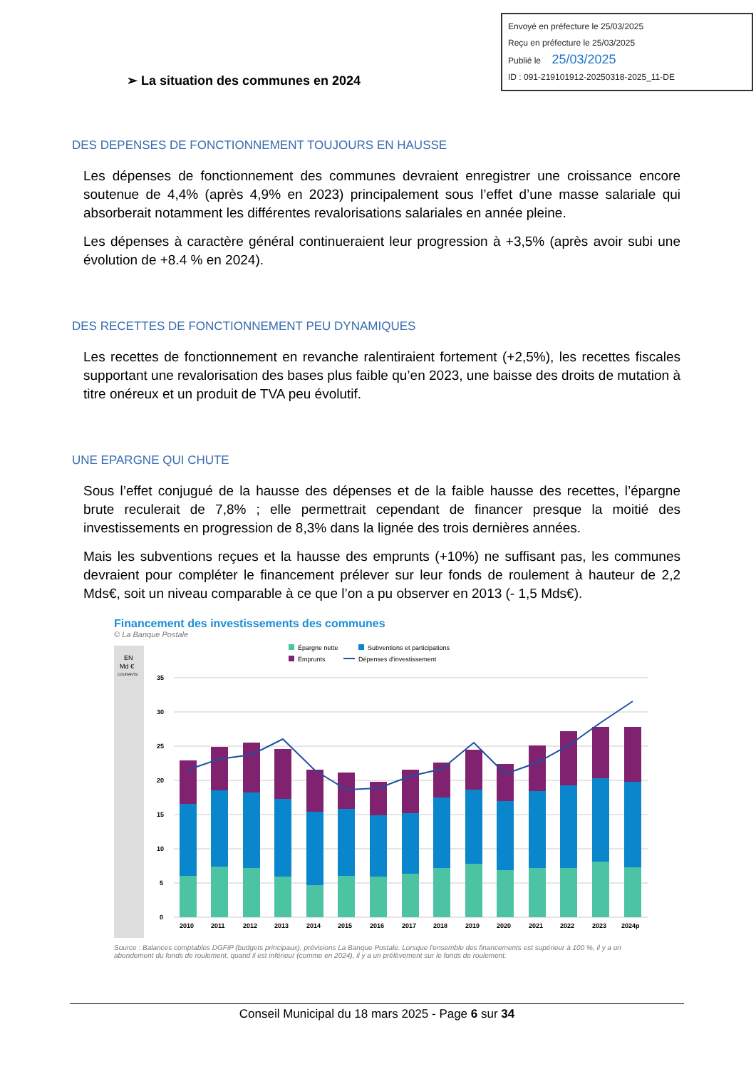Envoyé en préfecture le 25/03/2025
Reçu en préfecture le 25/03/2025
Publié le 25/03/2025
ID : 091-219101912-20250318-2025_11-DE
➢ La situation des communes en 2024
DES DEPENSES DE FONCTIONNEMENT TOUJOURS EN HAUSSE
Les dépenses de fonctionnement des communes devraient enregistrer une croissance encore soutenue de 4,4% (après 4,9% en 2023) principalement sous l’effet d’une masse salariale qui absorberait notamment les différentes revalorisations salariales en année pleine.
Les dépenses à caractère général continueraient leur progression à +3,5% (après avoir subi une évolution de +8.4 % en 2024).
DES RECETTES DE FONCTIONNEMENT PEU DYNAMIQUES
Les recettes de fonctionnement en revanche ralentiraient fortement (+2,5%), les recettes fiscales supportant une revalorisation des bases plus faible qu’en 2023, une baisse des droits de mutation à titre onéreux et un produit de TVA peu évolutif.
UNE EPARGNE QUI CHUTE
Sous l’effet conjugué de la hausse des dépenses et de la faible hausse des recettes, l’épargne brute reculerait de 7,8% ; elle permettrait cependant de financer presque la moitié des investissements en progression de 8,3% dans la lignée des trois dernières années.
Mais les subventions reçues et la hausse des emprunts (+10%) ne suffisant pas, les communes devraient pour compléter le financement prélever sur leur fonds de roulement à hauteur de 2,2 Mds€, soit un niveau comparable à ce que l’on a pu observer en 2013 (- 1,5 Mds€).
Financement des investissements des communes
© La Banque Postale
EN
Md €
COURANTS
Épargne nette
Subventions et participations
Emprunts
Dépenses d'investissement
35
30
25
20
15
10
5
0
2010
2011
2012
2013
2014
2015
2016
2017
2018
2019
2020
2021
2022
2023
2024p
Source : Balances comptables DGFiP (budgets principaux), prévisions La Banque Postale. Lorsque l'ensemble des financements est supérieur à 100 %, il y a un abondement du fonds de roulement, quand il est inférieur (comme en 2024), il y a un prélèvement sur le fonds de roulement.
Conseil Municipal du 18 mars 2025 - Page 6 sur 34